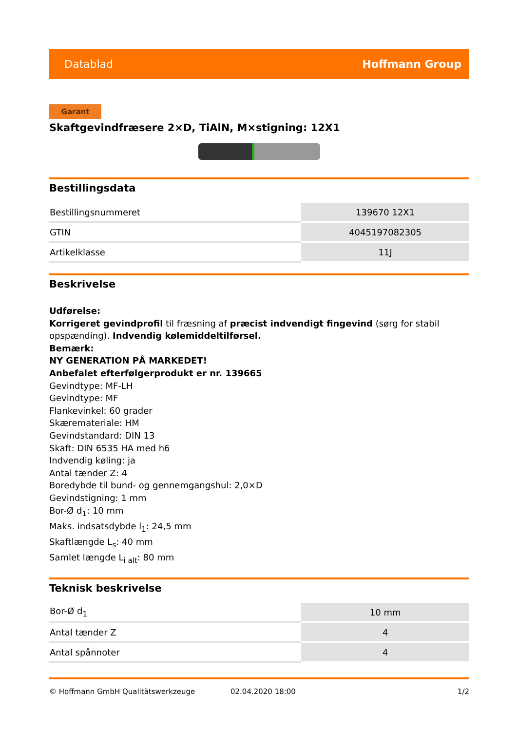Datablad Hoffmann Group
Garant
Skaftgevindfræsere 2×D, TiAlN, M×stigning: 12X1
Bestillingsdata
| Bestillingsnummeret | 139670 12X1 |
| GTIN | 4045197082305 |
| Artikelklasse | 11J |
Beskrivelse
Udførelse:
Korrigeret gevindprofil til fræsning af præcist indvendigt fingevind (sørg for stabil opspænding). Indvendig kølemiddeltilførsel.
Bemærk:
NY GENERATION PÅ MARKEDET!
Anbefalet efterfølgerprodukt er nr. 139665
Gevindtype: MF-LH
Gevindtype: MF
Flankevinkel: 60 grader
Skæremateriale: HM
Gevindstandard: DIN 13
Skaft: DIN 6535 HA med h6
Indvendig køling: ja
Antal tænder Z: 4
Boredybde til bund- og gennemgangshul: 2,0×D
Gevindstigning: 1 mm
Bor-Ø d<sub>1</sub>: 10 mm
Maks. indsatsdybde l<sub>1</sub>: 24,5 mm
Skaftlængde L<sub>s</sub>: 40 mm
Samlet længde L<sub>i alt</sub>: 80 mm
Teknisk beskrivelse
| Bor-Ø d<sub>1</sub> | 10 mm |
| Antal tænder Z | 4 |
| Antal spånnoter | 4 |
© Hoffmann GmbH Qualitätswerkzeuge 02.04.2020 18:00 1/2